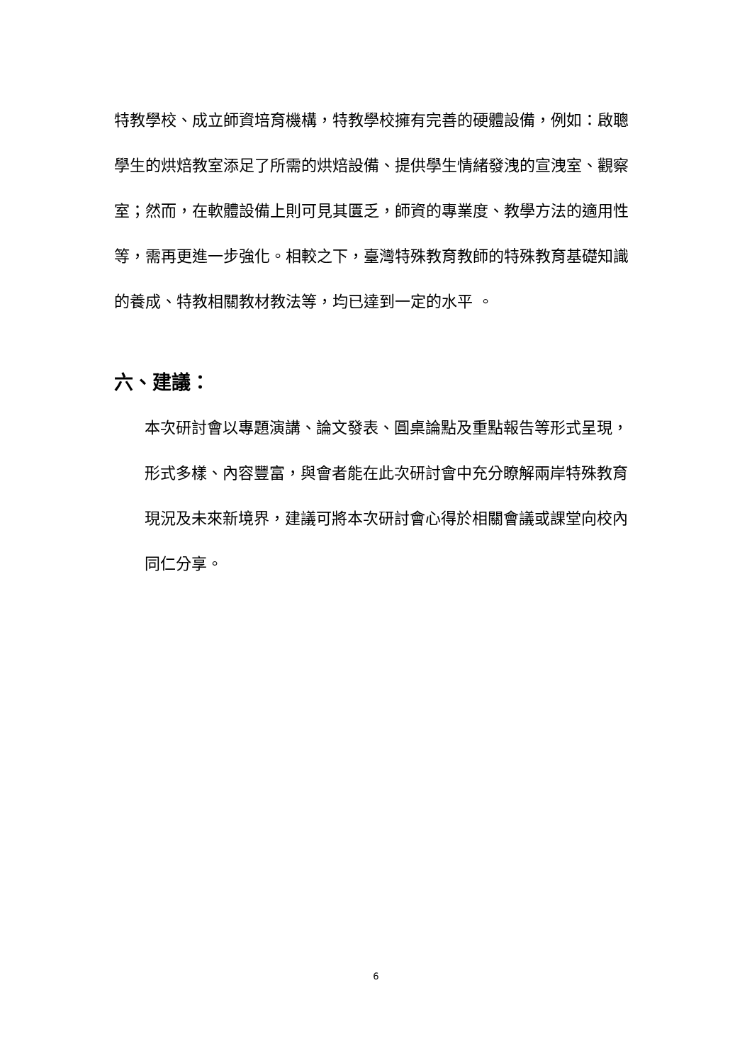特教學校、成立師資培育機構，特教學校擁有完善的硬體設備，例如：啟聰學生的烘焙教室添足了所需的烘焙設備、提供學生情緒發洩的宣洩室、觀察室；然而，在軟體設備上則可見其匱乏，師資的專業度、教學方法的適用性等，需再更進一步強化。相較之下，臺灣特殊教育教師的特殊教育基礎知識的養成、特教相關教材教法等，均已達到一定的水平 。
六、建議：
本次研討會以專題演講、論文發表、圓桌論點及重點報告等形式呈現，形式多樣、內容豐富，與會者能在此次研討會中充分瞭解兩岸特殊教育現況及未來新境界，建議可將本次研討會心得於相關會議或課堂向校內同仁分享。
6